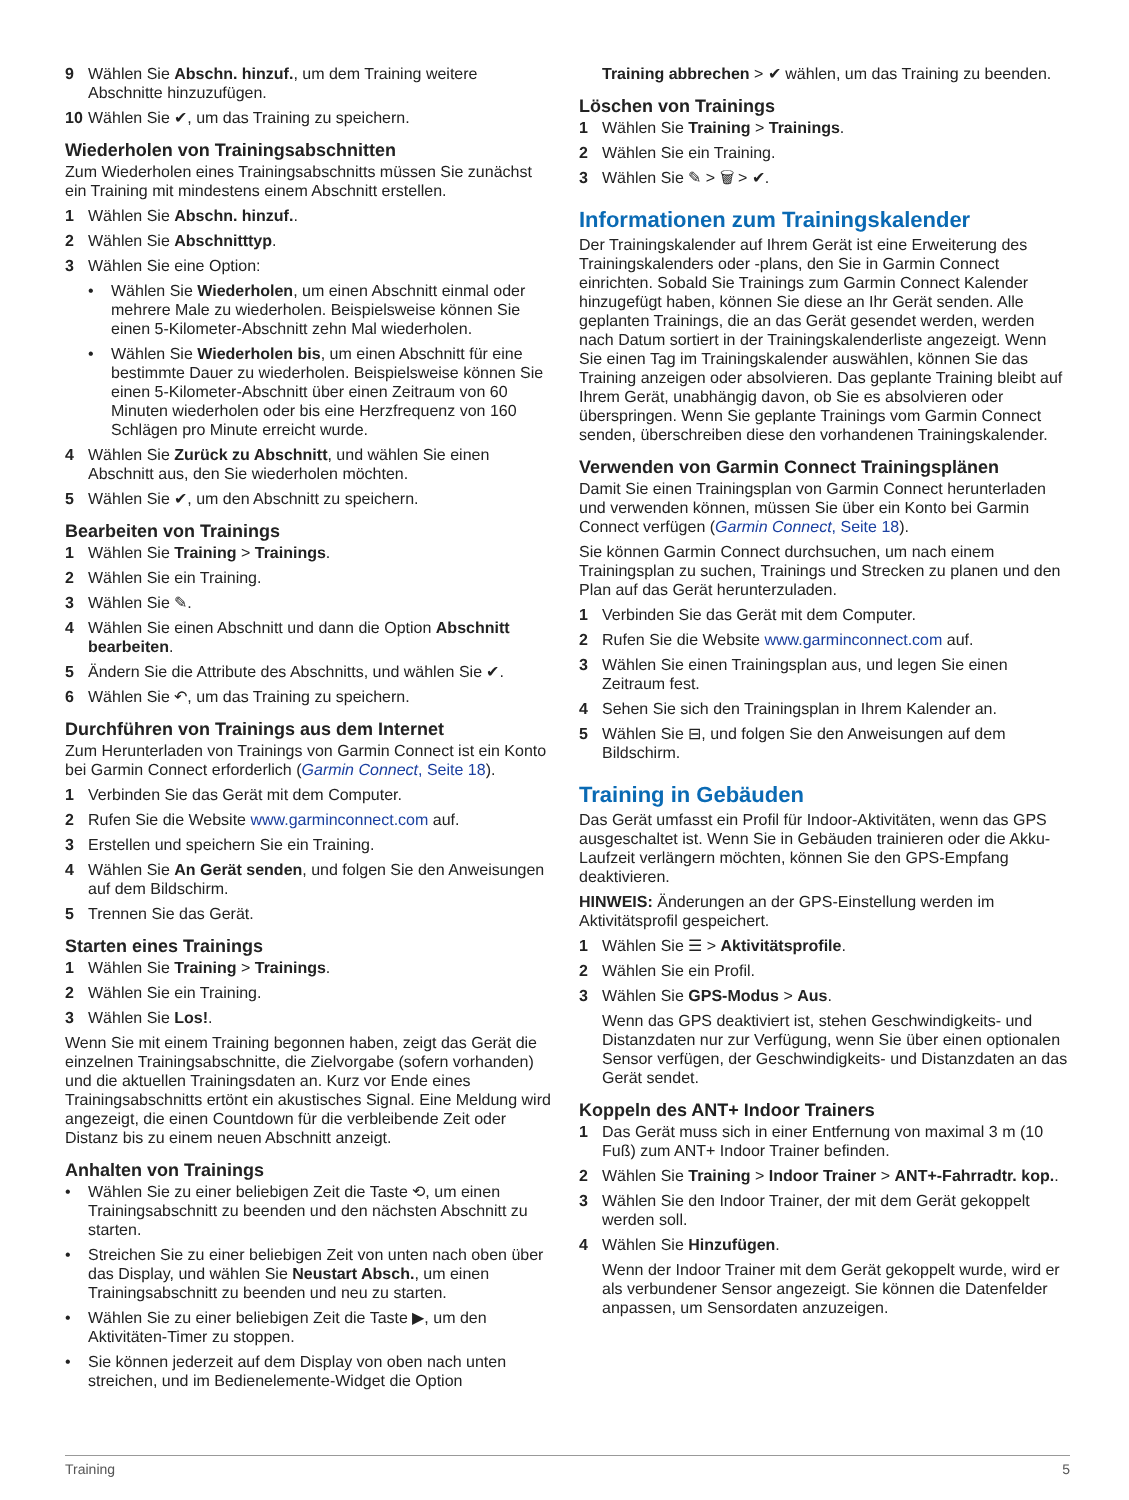9 Wählen Sie Abschn. hinzuf., um dem Training weitere Abschnitte hinzuzufügen.
10 Wählen Sie ✔, um das Training zu speichern.
Wiederholen von Trainingsabschnitten
Zum Wiederholen eines Trainingsabschnitts müssen Sie zunächst ein Training mit mindestens einem Abschnitt erstellen.
1 Wählen Sie Abschn. hinzuf..
2 Wählen Sie Abschnitttyp.
3 Wählen Sie eine Option:
• Wählen Sie Wiederholen, um einen Abschnitt einmal oder mehrere Male zu wiederholen. Beispielsweise können Sie einen 5-Kilometer-Abschnitt zehn Mal wiederholen.
• Wählen Sie Wiederholen bis, um einen Abschnitt für eine bestimmte Dauer zu wiederholen. Beispielsweise können Sie einen 5-Kilometer-Abschnitt über einen Zeitraum von 60 Minuten wiederholen oder bis eine Herzfrequenz von 160 Schlägen pro Minute erreicht wurde.
4 Wählen Sie Zurück zu Abschnitt, und wählen Sie einen Abschnitt aus, den Sie wiederholen möchten.
5 Wählen Sie ✔, um den Abschnitt zu speichern.
Bearbeiten von Trainings
1 Wählen Sie Training > Trainings.
2 Wählen Sie ein Training.
3 Wählen Sie ✎.
4 Wählen Sie einen Abschnitt und dann die Option Abschnitt bearbeiten.
5 Ändern Sie die Attribute des Abschnitts, und wählen Sie ✔.
6 Wählen Sie ↶, um das Training zu speichern.
Durchführen von Trainings aus dem Internet
Zum Herunterladen von Trainings von Garmin Connect ist ein Konto bei Garmin Connect erforderlich (Garmin Connect, Seite 18).
1 Verbinden Sie das Gerät mit dem Computer.
2 Rufen Sie die Website www.garminconnect.com auf.
3 Erstellen und speichern Sie ein Training.
4 Wählen Sie An Gerät senden, und folgen Sie den Anweisungen auf dem Bildschirm.
5 Trennen Sie das Gerät.
Starten eines Trainings
1 Wählen Sie Training > Trainings.
2 Wählen Sie ein Training.
3 Wählen Sie Los!.
Wenn Sie mit einem Training begonnen haben, zeigt das Gerät die einzelnen Trainingsabschnitte, die Zielvorgabe (sofern vorhanden) und die aktuellen Trainingsdaten an. Kurz vor Ende eines Trainingsabschnitts ertönt ein akustisches Signal. Eine Meldung wird angezeigt, die einen Countdown für die verbleibende Zeit oder Distanz bis zu einem neuen Abschnitt anzeigt.
Anhalten von Trainings
• Wählen Sie zu einer beliebigen Zeit die Taste ⟲, um einen Trainingsabschnitt zu beenden und den nächsten Abschnitt zu starten.
• Streichen Sie zu einer beliebigen Zeit von unten nach oben über das Display, und wählen Sie Neustart Absch., um einen Trainingsabschnitt zu beenden und neu zu starten.
• Wählen Sie zu einer beliebigen Zeit die Taste ▶, um den Aktivitäten-Timer zu stoppen.
• Sie können jederzeit auf dem Display von oben nach unten streichen, und im Bedienelemente-Widget die Option
Training abbrechen > ✔ wählen, um das Training zu beenden.
Löschen von Trainings
1 Wählen Sie Training > Trainings.
2 Wählen Sie ein Training.
3 Wählen Sie ✎ > 🗑 > ✔.
Informationen zum Trainingskalender
Der Trainingskalender auf Ihrem Gerät ist eine Erweiterung des Trainingskalenders oder -plans, den Sie in Garmin Connect einrichten. Sobald Sie Trainings zum Garmin Connect Kalender hinzugefügt haben, können Sie diese an Ihr Gerät senden. Alle geplanten Trainings, die an das Gerät gesendet werden, werden nach Datum sortiert in der Trainingskalenderliste angezeigt. Wenn Sie einen Tag im Trainingskalender auswählen, können Sie das Training anzeigen oder absolvieren. Das geplante Training bleibt auf Ihrem Gerät, unabhängig davon, ob Sie es absolvieren oder überspringen. Wenn Sie geplante Trainings vom Garmin Connect senden, überschreiben diese den vorhandenen Trainingskalender.
Verwenden von Garmin Connect Trainingsplänen
Damit Sie einen Trainingsplan von Garmin Connect herunterladen und verwenden können, müssen Sie über ein Konto bei Garmin Connect verfügen (Garmin Connect, Seite 18).
Sie können Garmin Connect durchsuchen, um nach einem Trainingsplan zu suchen, Trainings und Strecken zu planen und den Plan auf das Gerät herunterzuladen.
1 Verbinden Sie das Gerät mit dem Computer.
2 Rufen Sie die Website www.garminconnect.com auf.
3 Wählen Sie einen Trainingsplan aus, und legen Sie einen Zeitraum fest.
4 Sehen Sie sich den Trainingsplan in Ihrem Kalender an.
5 Wählen Sie ⊟, und folgen Sie den Anweisungen auf dem Bildschirm.
Training in Gebäuden
Das Gerät umfasst ein Profil für Indoor-Aktivitäten, wenn das GPS ausgeschaltet ist. Wenn Sie in Gebäuden trainieren oder die Akku-Laufzeit verlängern möchten, können Sie den GPS-Empfang deaktivieren.
HINWEIS: Änderungen an der GPS-Einstellung werden im Aktivitätsprofil gespeichert.
1 Wählen Sie ☰ > Aktivitätsprofile.
2 Wählen Sie ein Profil.
3 Wählen Sie GPS-Modus > Aus.
Wenn das GPS deaktiviert ist, stehen Geschwindigkeits- und Distanzdaten nur zur Verfügung, wenn Sie über einen optionalen Sensor verfügen, der Geschwindigkeits- und Distanzdaten an das Gerät sendet.
Koppeln des ANT+ Indoor Trainers
1 Das Gerät muss sich in einer Entfernung von maximal 3 m (10 Fuß) zum ANT+ Indoor Trainer befinden.
2 Wählen Sie Training > Indoor Trainer > ANT+-Fahrradtr. kop..
3 Wählen Sie den Indoor Trainer, der mit dem Gerät gekoppelt werden soll.
4 Wählen Sie Hinzufügen.
Wenn der Indoor Trainer mit dem Gerät gekoppelt wurde, wird er als verbundener Sensor angezeigt. Sie können die Datenfelder anpassen, um Sensordaten anzuzeigen.
Training 5